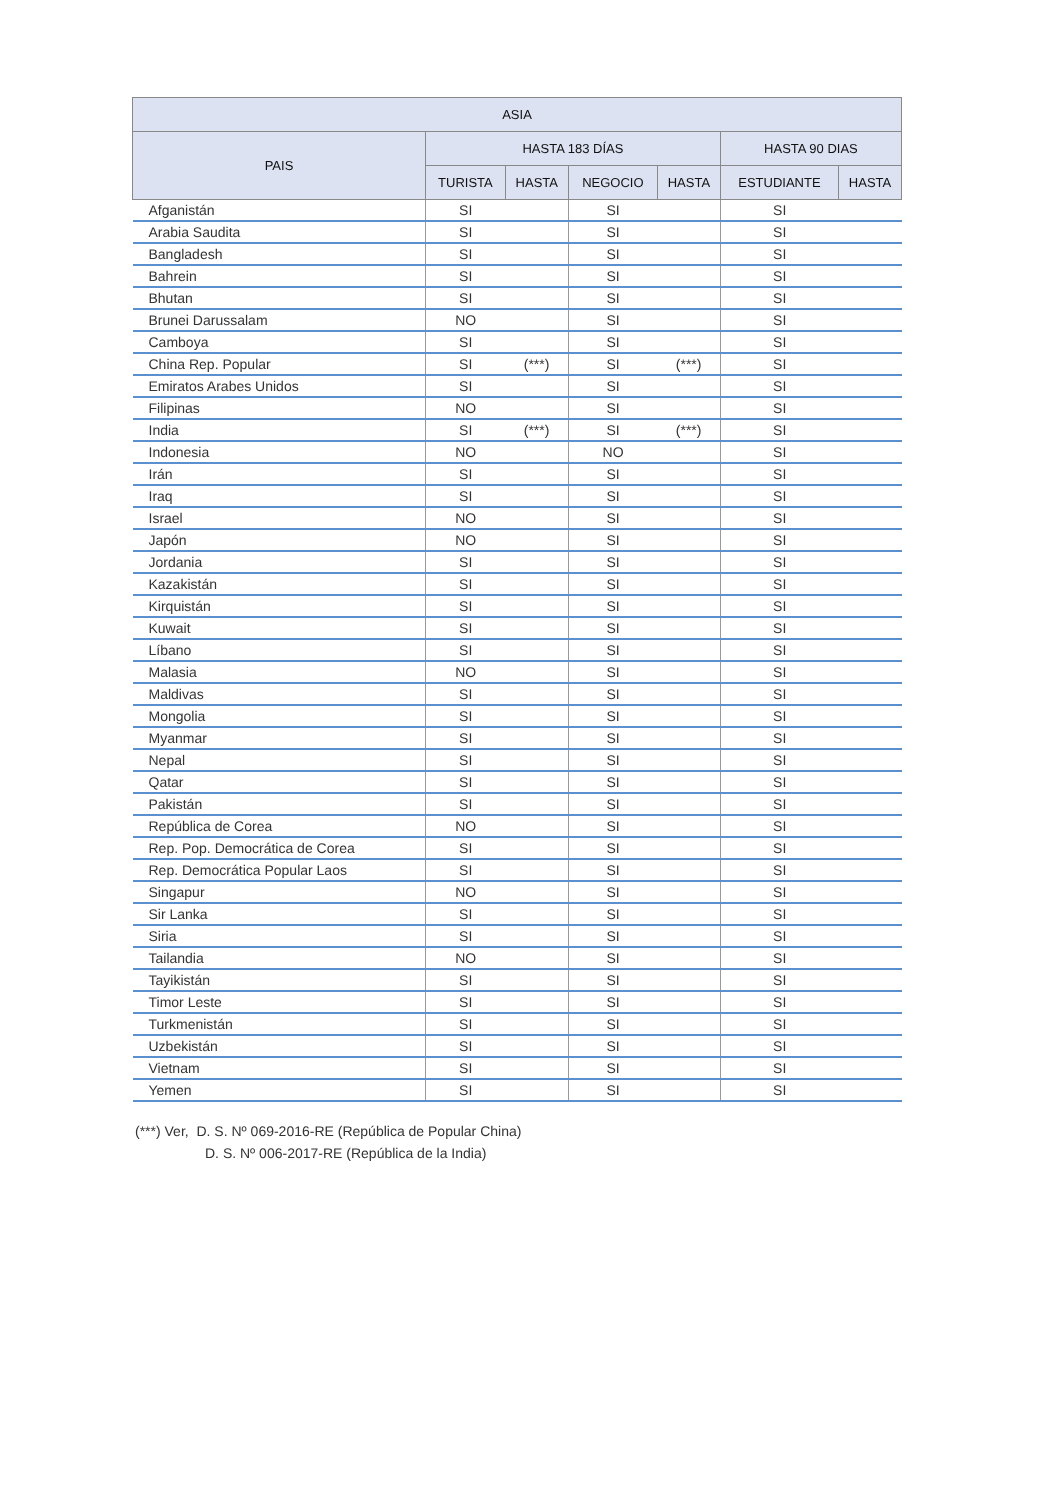| ASIA | | | | | | |
| --- | --- | --- | --- | --- | --- | --- |
| PAIS | HASTA 183 DÍAS | | | | HASTA 90 DIAS | |
| | TURISTA | HASTA | NEGOCIO | HASTA | ESTUDIANTE | HASTA |
| Afganistán | SI | | SI | | SI | |
| Arabia Saudita | SI | | SI | | SI | |
| Bangladesh | SI | | SI | | SI | |
| Bahrein | SI | | SI | | SI | |
| Bhutan | SI | | SI | | SI | |
| Brunei Darussalam | NO | | SI | | SI | |
| Camboya | SI | | SI | | SI | |
| China Rep. Popular | SI | (***) | SI | (***) | SI | |
| Emiratos Arabes Unidos | SI | | SI | | SI | |
| Filipinas | NO | | SI | | SI | |
| India | SI | (***) | SI | (***) | SI | |
| Indonesia | NO | | NO | | SI | |
| Irán | SI | | SI | | SI | |
| Iraq | SI | | SI | | SI | |
| Israel | NO | | SI | | SI | |
| Japón | NO | | SI | | SI | |
| Jordania | SI | | SI | | SI | |
| Kazakistán | SI | | SI | | SI | |
| Kirquistán | SI | | SI | | SI | |
| Kuwait | SI | | SI | | SI | |
| Líbano | SI | | SI | | SI | |
| Malasia | NO | | SI | | SI | |
| Maldivas | SI | | SI | | SI | |
| Mongolia | SI | | SI | | SI | |
| Myanmar | SI | | SI | | SI | |
| Nepal | SI | | SI | | SI | |
| Qatar | SI | | SI | | SI | |
| Pakistán | SI | | SI | | SI | |
| República de Corea | NO | | SI | | SI | |
| Rep. Pop. Democrática de Corea | SI | | SI | | SI | |
| Rep. Democrática Popular Laos | SI | | SI | | SI | |
| Singapur | NO | | SI | | SI | |
| Sir Lanka | SI | | SI | | SI | |
| Siria | SI | | SI | | SI | |
| Tailandia | NO | | SI | | SI | |
| Tayikistán | SI | | SI | | SI | |
| Timor Leste | SI | | SI | | SI | |
| Turkmenistán | SI | | SI | | SI | |
| Uzbekistán | SI | | SI | | SI | |
| Vietnam | SI | | SI | | SI | |
| Yemen | SI | | SI | | SI | |
(***) Ver, D. S. Nº 069-2016-RE (República de Popular China)
D. S. Nº 006-2017-RE (República de la India)